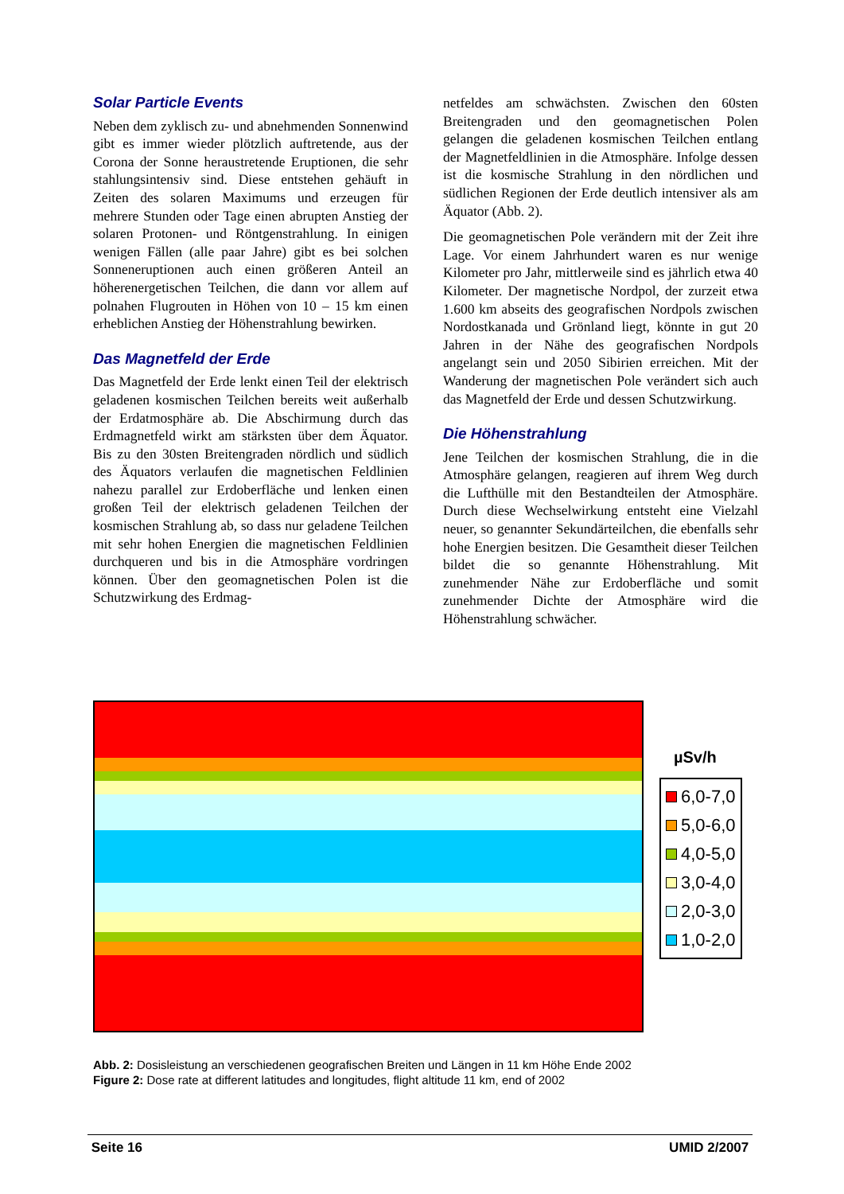Solar Particle Events
Neben dem zyklisch zu- und abnehmenden Sonnenwind gibt es immer wieder plötzlich auftretende, aus der Corona der Sonne heraustretende Eruptionen, die sehr stahlungsintensiv sind. Diese entstehen gehäuft in Zeiten des solaren Maximums und erzeugen für mehrere Stunden oder Tage einen abrupten Anstieg der solaren Protonen- und Röntgenstrahlung. In einigen wenigen Fällen (alle paar Jahre) gibt es bei solchen Sonneneruptionen auch einen größeren Anteil an höherenergetischen Teilchen, die dann vor allem auf polnahen Flugrouten in Höhen von 10 – 15 km einen erheblichen Anstieg der Höhenstrahlung bewirken.
Das Magnetfeld der Erde
Das Magnetfeld der Erde lenkt einen Teil der elektrisch geladenen kosmischen Teilchen bereits weit außerhalb der Erdatmosphäre ab. Die Abschirmung durch das Erdmagnetfeld wirkt am stärksten über dem Äquator. Bis zu den 30sten Breitengraden nördlich und südlich des Äquators verlaufen die magnetischen Feldlinien nahezu parallel zur Erdoberfläche und lenken einen großen Teil der elektrisch geladenen Teilchen der kosmischen Strahlung ab, so dass nur geladene Teilchen mit sehr hohen Energien die magnetischen Feldlinien durchqueren und bis in die Atmosphäre vordringen können. Über den geomagnetischen Polen ist die Schutzwirkung des Erdmag-
netfeldes am schwächsten. Zwischen den 60sten Breitengraden und den geomagnetischen Polen gelangen die geladenen kosmischen Teilchen entlang der Magnetfeldlinien in die Atmosphäre. Infolge dessen ist die kosmische Strahlung in den nördlichen und südlichen Regionen der Erde deutlich intensiver als am Äquator (Abb. 2).
Die geomagnetischen Pole verändern mit der Zeit ihre Lage. Vor einem Jahrhundert waren es nur wenige Kilometer pro Jahr, mittlerweile sind es jährlich etwa 40 Kilometer. Der magnetische Nordpol, der zurzeit etwa 1.600 km abseits des geografischen Nordpols zwischen Nordostkanada und Grönland liegt, könnte in gut 20 Jahren in der Nähe des geografischen Nordpols angelangt sein und 2050 Sibirien erreichen. Mit der Wanderung der magnetischen Pole verändert sich auch das Magnetfeld der Erde und dessen Schutzwirkung.
Die Höhenstrahlung
Jene Teilchen der kosmischen Strahlung, die in die Atmosphäre gelangen, reagieren auf ihrem Weg durch die Lufthülle mit den Bestandteilen der Atmosphäre. Durch diese Wechselwirkung entsteht eine Vielzahl neuer, so genannter Sekundärteilchen, die ebenfalls sehr hohe Energien besitzen. Die Gesamtheit dieser Teilchen bildet die so genannte Höhenstrahlung. Mit zunehmender Nähe zur Erdoberfläche und somit zunehmender Dichte der Atmosphäre wird die Höhenstrahlung schwächer.
µSv/h
6,0-7,0
5,0-6,0
4,0-5,0
3,0-4,0
2,0-3,0
1,0-2,0
Abb. 2: Dosisleistung an verschiedenen geografischen Breiten und Längen in 11 km Höhe Ende 2002
Figure 2: Dose rate at different latitudes and longitudes, flight altitude 11 km, end of 2002
Seite 16 UMID 2/2007